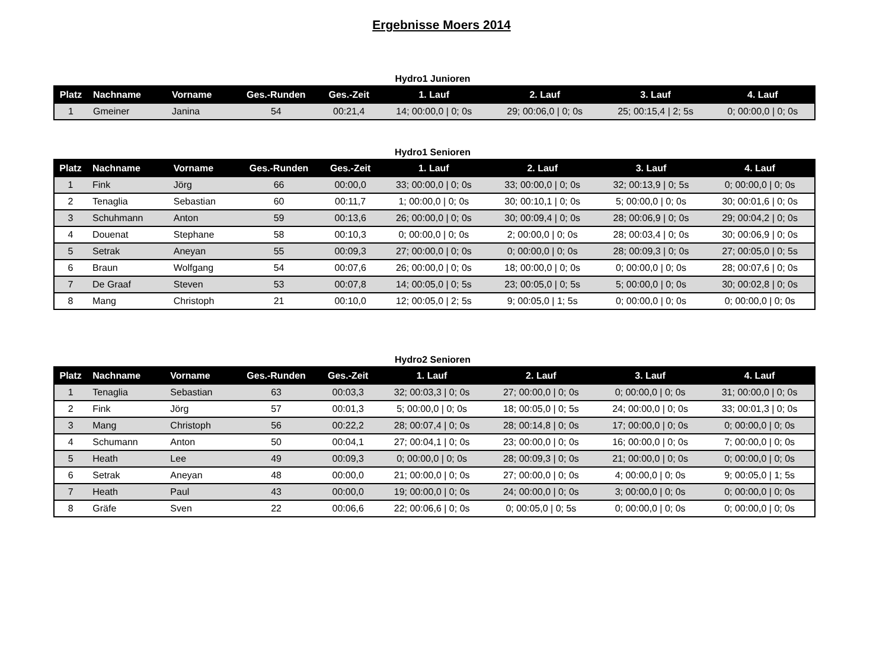Ergebnisse Moers 2014
Hydro1 Junioren
| Platz | Nachname | Vorname | Ges.-Runden | Ges.-Zeit | 1. Lauf | 2. Lauf | 3. Lauf | 4. Lauf |
| --- | --- | --- | --- | --- | --- | --- | --- | --- |
| 1 | Gmeiner | Janina | 54 | 00:21,4 | 14; 00:00,0 / 0; 0s | 29; 00:06,0 / 0; 0s | 25; 00:15,4 / 2; 5s | 0; 00:00,0 / 0; 0s |
Hydro1 Senioren
| Platz | Nachname | Vorname | Ges.-Runden | Ges.-Zeit | 1. Lauf | 2. Lauf | 3. Lauf | 4. Lauf |
| --- | --- | --- | --- | --- | --- | --- | --- | --- |
| 1 | Fink | Jörg | 66 | 00:00,0 | 33; 00:00,0 / 0; 0s | 33; 00:00,0 / 0; 0s | 32; 00:13,9 / 0; 5s | 0; 00:00,0 / 0; 0s |
| 2 | Tenaglia | Sebastian | 60 | 00:11,7 | 1; 00:00,0 / 0; 0s | 30; 00:10,1 / 0; 0s | 5; 00:00,0 / 0; 0s | 30; 00:01,6 / 0; 0s |
| 3 | Schuhmann | Anton | 59 | 00:13,6 | 26; 00:00,0 / 0; 0s | 30; 00:09,4 / 0; 0s | 28; 00:06,9 / 0; 0s | 29; 00:04,2 / 0; 0s |
| 4 | Douenat | Stephane | 58 | 00:10,3 | 0; 00:00,0 / 0; 0s | 2; 00:00,0 / 0; 0s | 28; 00:03,4 / 0; 0s | 30; 00:06,9 / 0; 0s |
| 5 | Setrak | Aneyan | 55 | 00:09,3 | 27; 00:00,0 / 0; 0s | 0; 00:00,0 / 0; 0s | 28; 00:09,3 / 0; 0s | 27; 00:05,0 / 0; 5s |
| 6 | Braun | Wolfgang | 54 | 00:07,6 | 26; 00:00,0 / 0; 0s | 18; 00:00,0 / 0; 0s | 0; 00:00,0 / 0; 0s | 28; 00:07,6 / 0; 0s |
| 7 | De Graaf | Steven | 53 | 00:07,8 | 14; 00:05,0 / 0; 5s | 23; 00:05,0 / 0; 5s | 5; 00:00,0 / 0; 0s | 30; 00:02,8 / 0; 0s |
| 8 | Mang | Christoph | 21 | 00:10,0 | 12; 00:05,0 / 2; 5s | 9; 00:05,0 / 1; 5s | 0; 00:00,0 / 0; 0s | 0; 00:00,0 / 0; 0s |
Hydro2 Senioren
| Platz | Nachname | Vorname | Ges.-Runden | Ges.-Zeit | 1. Lauf | 2. Lauf | 3. Lauf | 4. Lauf |
| --- | --- | --- | --- | --- | --- | --- | --- | --- |
| 1 | Tenaglia | Sebastian | 63 | 00:03,3 | 32; 00:03,3 / 0; 0s | 27; 00:00,0 / 0; 0s | 0; 00:00,0 / 0; 0s | 31; 00:00,0 / 0; 0s |
| 2 | Fink | Jörg | 57 | 00:01,3 | 5; 00:00,0 / 0; 0s | 18; 00:05,0 / 0; 5s | 24; 00:00,0 / 0; 0s | 33; 00:01,3 / 0; 0s |
| 3 | Mang | Christoph | 56 | 00:22,2 | 28; 00:07,4 / 0; 0s | 28; 00:14,8 / 0; 0s | 17; 00:00,0 / 0; 0s | 0; 00:00,0 / 0; 0s |
| 4 | Schumann | Anton | 50 | 00:04,1 | 27; 00:04,1 / 0; 0s | 23; 00:00,0 / 0; 0s | 16; 00:00,0 / 0; 0s | 7; 00:00,0 / 0; 0s |
| 5 | Heath | Lee | 49 | 00:09,3 | 0; 00:00,0 / 0; 0s | 28; 00:09,3 / 0; 0s | 21; 00:00,0 / 0; 0s | 0; 00:00,0 / 0; 0s |
| 6 | Setrak | Aneyan | 48 | 00:00,0 | 21; 00:00,0 / 0; 0s | 27; 00:00,0 / 0; 0s | 4; 00:00,0 / 0; 0s | 9; 00:05,0 / 1; 5s |
| 7 | Heath | Paul | 43 | 00:00,0 | 19; 00:00,0 / 0; 0s | 24; 00:00,0 / 0; 0s | 3; 00:00,0 / 0; 0s | 0; 00:00,0 / 0; 0s |
| 8 | Gräfe | Sven | 22 | 00:06,6 | 22; 00:06,6 / 0; 0s | 0; 00:05,0 / 0; 5s | 0; 00:00,0 / 0; 0s | 0; 00:00,0 / 0; 0s |